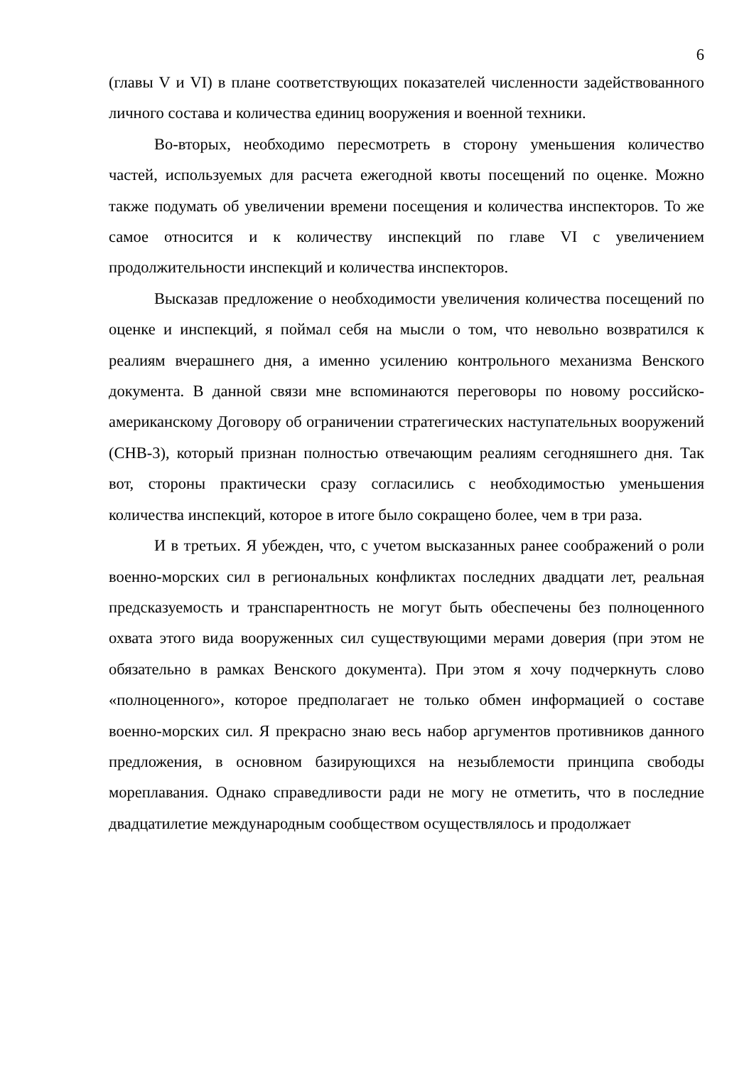6
(главы V и VI) в плане соответствующих показателей численности задействованного личного состава и количества единиц вооружения и военной техники.
Во-вторых, необходимо пересмотреть в сторону уменьшения количество частей, используемых для расчета ежегодной квоты посещений по оценке. Можно также подумать об увеличении времени посещения и количества инспекторов. То же самое относится и к количеству инспекций по главе VI с увеличением продолжительности инспекций и количества инспекторов.
Высказав предложение о необходимости увеличения количества посещений по оценке и инспекций, я поймал себя на мысли о том, что невольно возвратился к реалиям вчерашнего дня, а именно усилению контрольного механизма Венского документа. В данной связи мне вспоминаются переговоры по новому российско-американскому Договору об ограничении стратегических наступательных вооружений (СНВ-3), который признан полностью отвечающим реалиям сегодняшнего дня. Так вот, стороны практически сразу согласились с необходимостью уменьшения количества инспекций, которое в итоге было сокращено более, чем в три раза.
И в третьих. Я убежден, что, с учетом высказанных ранее соображений о роли военно-морских сил в региональных конфликтах последних двадцати лет, реальная предсказуемость и транспарентность не могут быть обеспечены без полноценного охвата этого вида вооруженных сил существующими мерами доверия (при этом не обязательно в рамках Венского документа). При этом я хочу подчеркнуть слово «полноценного», которое предполагает не только обмен информацией о составе военно-морских сил. Я прекрасно знаю весь набор аргументов противников данного предложения, в основном базирующихся на незыблемости принципа свободы мореплавания. Однако справедливости ради не могу не отметить, что в последние двадцатилетие международным сообществом осуществлялось и продолжает